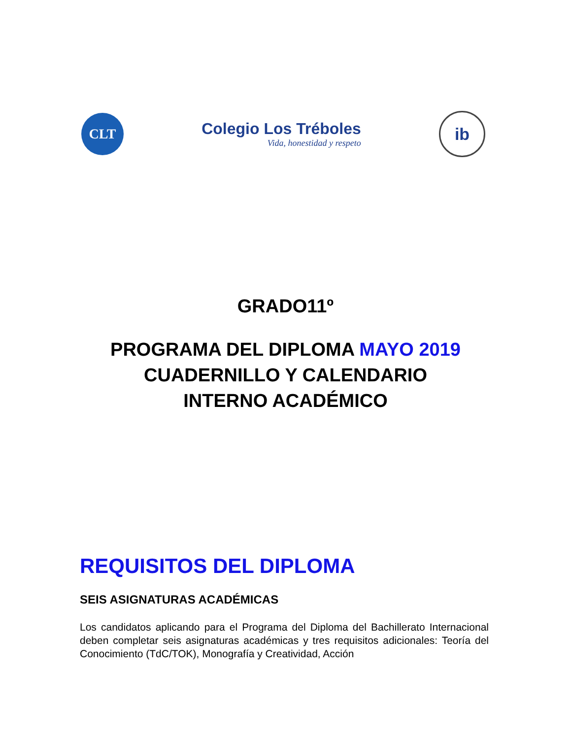CLT
Colegio Los Tréboles
Vida, honestidad y respeto
ib
GRADO11º
PROGRAMA DEL DIPLOMA MAYO 2019
CUADERNILLO Y CALENDARIO
INTERNO ACADÉMICO
REQUISITOS DEL DIPLOMA
SEIS ASIGNATURAS ACADÉMICAS
Los candidatos aplicando para el Programa del Diploma del Bachillerato Internacional deben completar seis asignaturas académicas y tres requisitos adicionales: Teoría del Conocimiento (TdC/TOK), Monografía y Creatividad, Acción